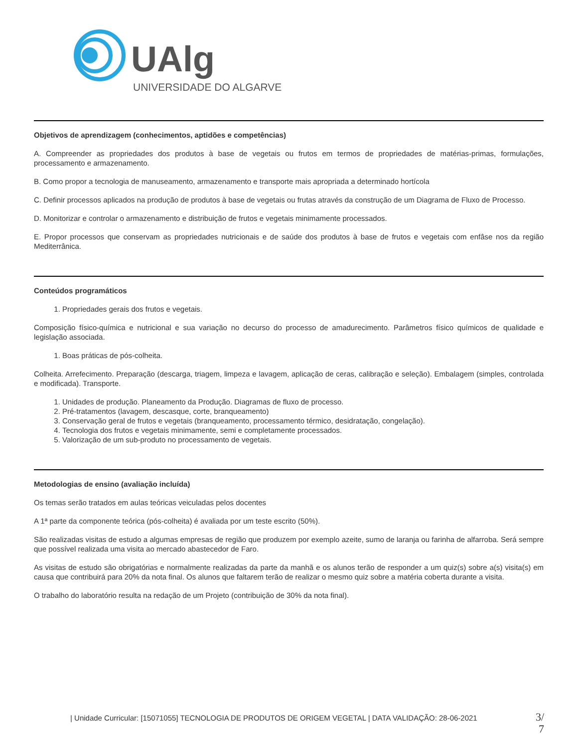UAlg
UNIVERSIDADE DO ALGARVE
Objetivos de aprendizagem (conhecimentos, aptidões e competências)
A. Compreender as propriedades dos produtos à base de vegetais ou frutos em termos de propriedades de matérias-primas, formulações, processamento e armazenamento.
B. Como propor a tecnologia de manuseamento, armazenamento e transporte mais apropriada a determinado hortícola
C. Definir processos aplicados na produção de produtos à base de vegetais ou frutas através da construção de um Diagrama de Fluxo de Processo.
D. Monitorizar e controlar o armazenamento e distribuição de frutos e vegetais minimamente processados.
E. Propor processos que conservam as propriedades nutricionais e de saúde dos produtos à base de frutos e vegetais com enfâse nos da região Mediterrânica.
Conteúdos programáticos
1. Propriedades gerais dos frutos e vegetais.
Composição físico-química e nutricional e sua variação no decurso do processo de amadurecimento. Parâmetros físico químicos de qualidade e legislação associada.
1. Boas práticas de pós-colheita.
Colheita. Arrefecimento. Preparação (descarga, triagem, limpeza e lavagem, aplicação de ceras, calibração e seleção). Embalagem (simples, controlada e modificada). Transporte.
1. Unidades de produção. Planeamento da Produção. Diagramas de fluxo de processo.
2. Pré-tratamentos (lavagem, descasque, corte, branqueamento)
3. Conservação geral de frutos e vegetais (branqueamento, processamento térmico, desidratação, congelação).
4. Tecnologia dos frutos e vegetais minimamente, semi e completamente processados.
5. Valorização de um sub-produto no processamento de vegetais.
Metodologias de ensino (avaliação incluída)
Os temas serão tratados em aulas teóricas veiculadas pelos docentes
A 1ª parte da componente teórica (pós-colheita) é avaliada por um teste escrito (50%).
São realizadas visitas de estudo a algumas empresas de região que produzem por exemplo azeite, sumo de laranja ou farinha de alfarroba. Será sempre que possível realizada uma visita ao mercado abastecedor de Faro.
As visitas de estudo são obrigatórias e normalmente realizadas da parte da manhã e os alunos terão de responder a um quiz(s) sobre a(s) visita(s) em causa que contribuirá para 20% da nota final. Os alunos que faltarem terão de realizar o mesmo quiz sobre a matéria coberta durante a visita.
O trabalho do laboratório resulta na redação de um Projeto (contribuição de 30% da nota final).
| Unidade Curricular: [15071055] TECNOLOGIA DE PRODUTOS DE ORIGEM VEGETAL | DATA VALIDAÇÃO: 28-06-2021
3/ 7